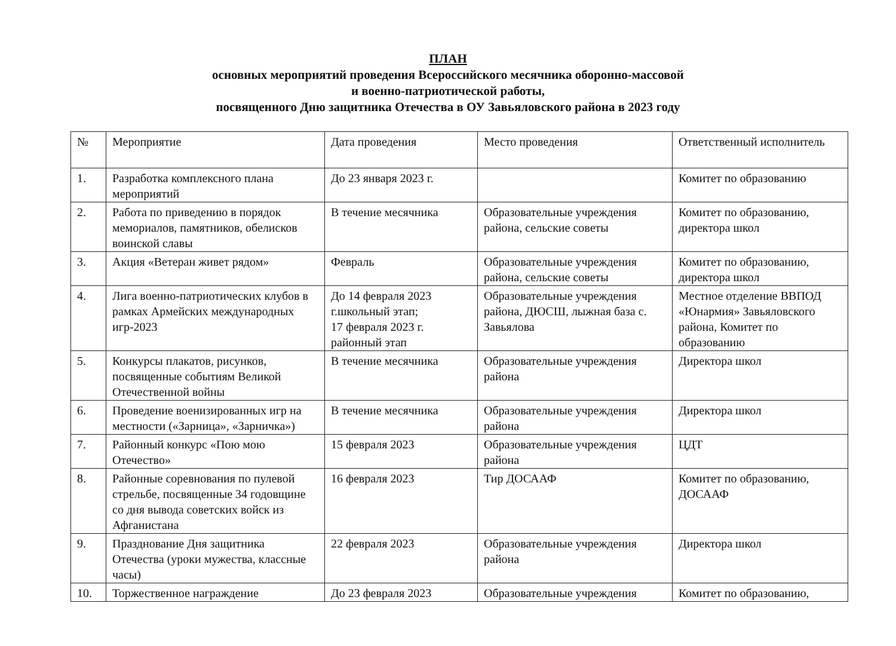ПЛАН
основных мероприятий проведения Всероссийского месячника оборонно-массовой
и военно-патриотической работы,
посвященного Дню защитника Отечества в ОУ Завьяловского района в 2023 году
| № | Мероприятие | Дата проведения | Место проведения | Ответственный исполнитель |
| 1. | Разработка комплексного плана мероприятий | До 23 января 2023 г. | | Комитет по образованию |
| 2. | Работа по приведению в порядок мемориалов, памятников, обелисков воинской славы | В течение месячника | Образовательные учреждения района, сельские советы | Комитет по образованию, директора школ |
| 3. | Акция «Ветеран живет рядом» | Февраль | Образовательные учреждения района, сельские советы | Комитет по образованию, директора школ |
| 4. | Лига военно-патриотических клубов в рамках Армейских международных игр-2023 | До 14 февраля 2023 г.школьный этап; 17 февраля 2023 г. районный этап | Образовательные учреждения района, ДЮСШ, лыжная база с. Завьялова | Местное отделение ВВПОД «Юнармия» Завьяловского района, Комитет по образованию |
| 5. | Конкурсы плакатов, рисунков, посвященные событиям Великой Отечественной войны | В течение месячника | Образовательные учреждения района | Директора школ |
| 6. | Проведение военизированных игр на местности («Зарница», «Зарничка») | В течение месячника | Образовательные учреждения района | Директора школ |
| 7. | Районный конкурс «Пою мою Отечество» | 15 февраля 2023 | Образовательные учреждения района | ЦДТ |
| 8. | Районные соревнования по пулевой стрельбе, посвященные 34 годовщине со дня вывода советских войск из Афганистана | 16 февраля 2023 | Тир ДОСААФ | Комитет по образованию, ДОСААФ |
| 9. | Празднование Дня защитника Отечества (уроки мужества, классные часы) | 22 февраля 2023 | Образовательные учреждения района | Директора школ |
| 10. | Торжественное награждение | До 23 февраля 2023 | Образовательные учреждения | Комитет по образованию, |